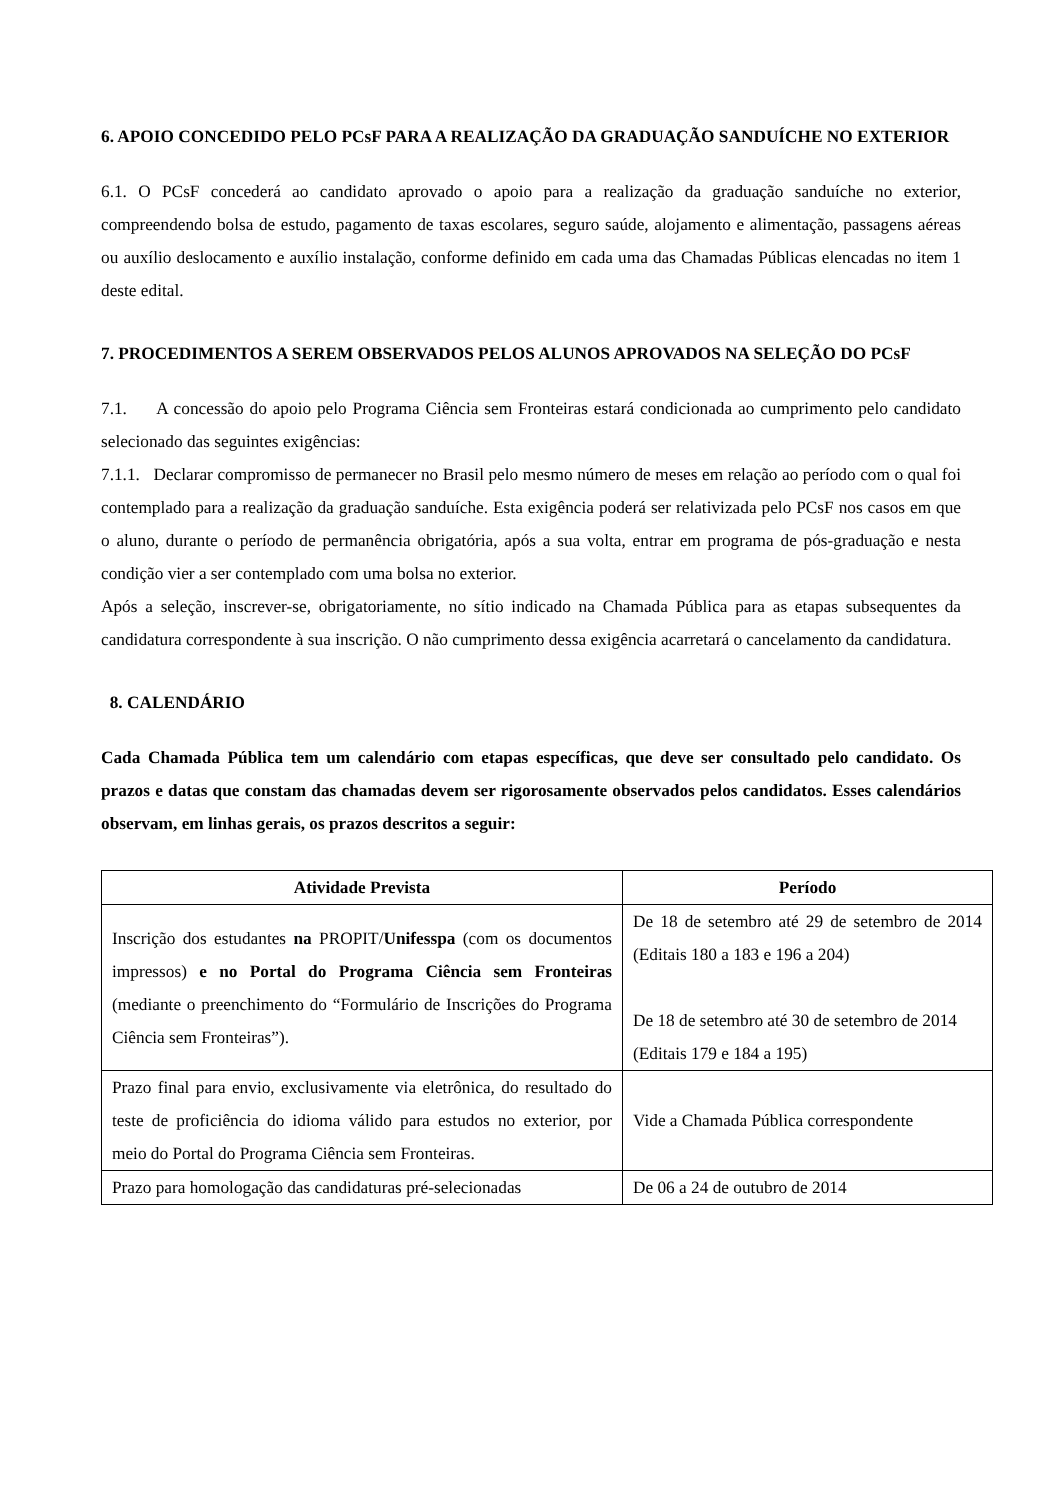6. APOIO CONCEDIDO PELO PCsF PARA A REALIZAÇÃO DA GRADUAÇÃO SANDUÍCHE NO EXTERIOR
6.1. O PCsF concederá ao candidato aprovado o apoio para a realização da graduação sanduíche no exterior, compreendendo bolsa de estudo, pagamento de taxas escolares, seguro saúde, alojamento e alimentação, passagens aéreas ou auxílio deslocamento e auxílio instalação, conforme definido em cada uma das Chamadas Públicas elencadas no item 1 deste edital.
7. PROCEDIMENTOS A SEREM OBSERVADOS PELOS ALUNOS APROVADOS NA SELEÇÃO DO PCsF
7.1. A concessão do apoio pelo Programa Ciência sem Fronteiras estará condicionada ao cumprimento pelo candidato selecionado das seguintes exigências:
7.1.1. Declarar compromisso de permanecer no Brasil pelo mesmo número de meses em relação ao período com o qual foi contemplado para a realização da graduação sanduíche. Esta exigência poderá ser relativizada pelo PCsF nos casos em que o aluno, durante o período de permanência obrigatória, após a sua volta, entrar em programa de pós-graduação e nesta condição vier a ser contemplado com uma bolsa no exterior.
Após a seleção, inscrever-se, obrigatoriamente, no sítio indicado na Chamada Pública para as etapas subsequentes da candidatura correspondente à sua inscrição. O não cumprimento dessa exigência acarretará o cancelamento da candidatura.
8. CALENDÁRIO
Cada Chamada Pública tem um calendário com etapas específicas, que deve ser consultado pelo candidato. Os prazos e datas que constam das chamadas devem ser rigorosamente observados pelos candidatos. Esses calendários observam, em linhas gerais, os prazos descritos a seguir:
| Atividade Prevista | Período |
| --- | --- |
| Inscrição dos estudantes na PROPIT/ Unifesspa (com os documentos impressos) e no Portal do Programa Ciência sem Fronteiras (mediante o preenchimento do “Formulário de Inscrições do Programa Ciência sem Fronteiras”). | De 18 de setembro até 29 de setembro de 2014 (Editais 180 a 183 e 196 a 204) De 18 de setembro até 30 de setembro de 2014 (Editais 179 e 184 a 195) |
| Prazo final para envio, exclusivamente via eletrônica, do resultado do teste de proficiência do idioma válido para estudos no exterior, por meio do Portal do Programa Ciência sem Fronteiras. | Vide a Chamada Pública correspondente |
| Prazo para homologação das candidaturas pré-selecionadas | De 06 a 24 de outubro de 2014 |